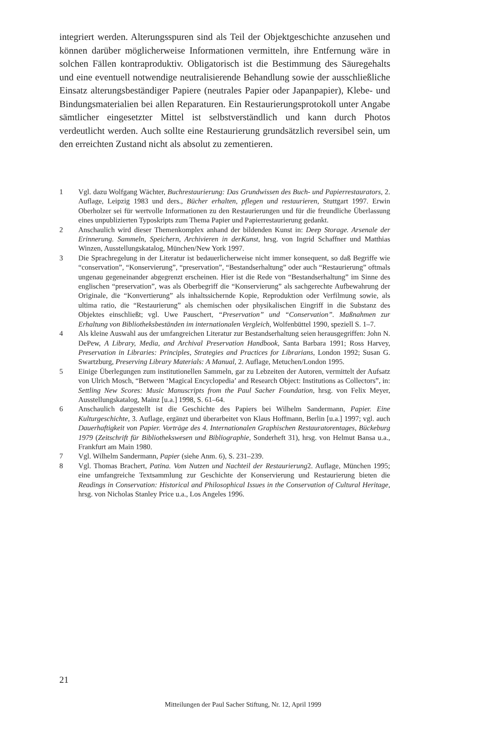integriert werden. Alterungsspuren sind als Teil der Objektgeschichte anzusehen und können darüber möglicherweise Informationen vermitteln, ihre Entfernung wäre in solchen Fällen kontraproduktiv. Obligatorisch ist die Bestimmung des Säuregehalts und eine eventuell notwendige neutralisierende Behandlung sowie der ausschließliche Einsatz alterungsbeständiger Papiere (neutrales Papier oder Japanpapier), Klebe- und Bindungsmaterialien bei allen Reparaturen. Ein Restaurierungsprotokoll unter Angabe sämtlicher eingesetzter Mittel ist selbstverständlich und kann durch Photos verdeutlicht werden. Auch sollte eine Restaurierung grundsätzlich reversibel sein, um den erreichten Zustand nicht als absolut zu zementieren.
1 Vgl. dazu Wolfgang Wächter, Buchrestaurierung: Das Grundwissen des Buch- und Papierrestaurators, 2. Auflage, Leipzig 1983 und ders., Bücher erhalten, pflegen und restaurieren, Stuttgart 1997. Erwin Oberholzer sei für wertvolle Informationen zu den Restaurierungen und für die freundliche Überlassung eines unpublizierten Typoskripts zum Thema Papier und Papierrestaurierung gedankt.
2 Anschaulich wird dieser Themenkomplex anhand der bildenden Kunst in: Deep Storage. Arsenale der Erinnerung. Sammeln, Speichern, Archivieren in derKunst, hrsg. von Ingrid Schaffner und Matthias Winzen, Ausstellungskatalog, München/New York 1997.
3 Die Sprachregelung in der Literatur ist bedauerlicherweise nicht immer konsequent, so daß Begriffe wie “conservation”, “Konservierung”, “preservation”, “Bestandserhaltung” oder auch “Restaurierung” oftmals ungenau gegeneinander abgegrenzt erscheinen. Hier ist die Rede von “Bestandserhaltung” im Sinne des englischen “preservation”, was als Oberbegriff die “Konservierung” als sachgerechte Aufbewahrung der Originale, die “Konvertierung” als inhaltssichernde Kopie, Reproduktion oder Verfilmung sowie, als ultima ratio, die “Restaurierung” als chemischen oder physikalischen Eingriff in die Substanz des Objektes einschließt; vgl. Uwe Pauschert, “Preservation” und “Conservation”. Maßnahmen zur Erhaltung von Bibliotheksbeständen im internationalen Vergleich, Wolfenbüttel 1990, speziell S. 1–7.
4 Als kleine Auswahl aus der umfangreichen Literatur zur Bestandserhaltung seien herausgegriffen: John N. DePew, A Library, Media, and Archival Preservation Handbook, Santa Barbara 1991; Ross Harvey, Preservation in Libraries: Principles, Strategies and Practices for Librarians, London 1992; Susan G. Swartzburg, Preserving Library Materials: A Manual, 2. Auflage, Metuchen/London 1995.
5 Einige Überlegungen zum institutionellen Sammeln, gar zu Lebzeiten der Autoren, vermittelt der Aufsatz von Ulrich Mosch, “Between ‘Magical Encyclopedia’ and Research Object: Institutions as Collectors”, in: Settling New Scores: Music Manuscripts from the Paul Sacher Foundation, hrsg. von Felix Meyer, Ausstellungskatalog, Mainz [u.a.] 1998, S. 61–64.
6 Anschaulich dargestellt ist die Geschichte des Papiers bei Wilhelm Sandermann, Papier. Eine Kulturgeschichte, 3. Auflage, ergänzt und überarbeitet von Klaus Hoffmann, Berlin [u.a.] 1997; vgl. auch Dauerhaftigkeit von Papier. Vorträge des 4. Internationalen Graphischen Restauratorentages, Bückeburg 1979 (Zeitschrift für Bibliothekswesen und Bibliographie, Sonderheft 31), hrsg. von Helmut Bansa u.a., Frankfurt am Main 1980.
7 Vgl. Wilhelm Sandermann, Papier (siehe Anm. 6), S. 231–239.
8 Vgl. Thomas Brachert, Patina. Vom Nutzen und Nachteil der Restaurierung2. Auflage, München 1995; eine umfangreiche Textsammlung zur Geschichte der Konservierung und Restaurierung bieten die Readings in Conservation: Historical and Philosophical Issues in the Conservation of Cultural Heritage, hrsg. von Nicholas Stanley Price u.a., Los Angeles 1996.
21
Mitteilungen der Paul Sacher Stiftung, Nr. 12, April 1999